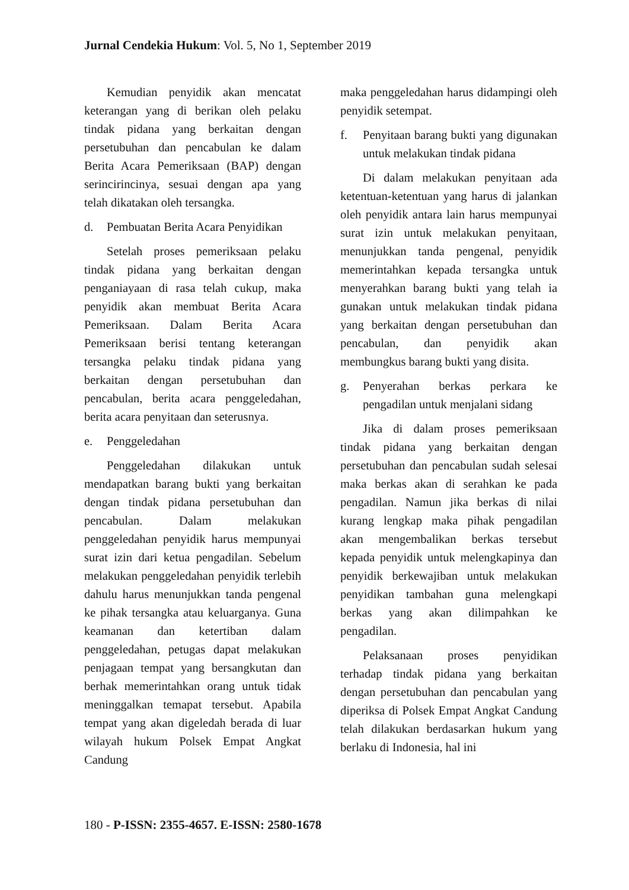Jurnal Cendekia Hukum: Vol. 5, No 1, September 2019
Kemudian penyidik akan mencatat keterangan yang di berikan oleh pelaku tindak pidana yang berkaitan dengan persetubuhan dan pencabulan ke dalam Berita Acara Pemeriksaan (BAP) dengan serincirincinya, sesuai dengan apa yang telah dikatakan oleh tersangka.
d. Pembuatan Berita Acara Penyidikan
Setelah proses pemeriksaan pelaku tindak pidana yang berkaitan dengan penganiayaan di rasa telah cukup, maka penyidik akan membuat Berita Acara Pemeriksaan. Dalam Berita Acara Pemeriksaan berisi tentang keterangan tersangka pelaku tindak pidana yang berkaitan dengan persetubuhan dan pencabulan, berita acara penggeledahan, berita acara penyitaan dan seterusnya.
e. Penggeledahan
Penggeledahan dilakukan untuk mendapatkan barang bukti yang berkaitan dengan tindak pidana persetubuhan dan pencabulan. Dalam melakukan penggeledahan penyidik harus mempunyai surat izin dari ketua pengadilan. Sebelum melakukan penggeledahan penyidik terlebih dahulu harus menunjukkan tanda pengenal ke pihak tersangka atau keluarganya. Guna keamanan dan ketertiban dalam penggeledahan, petugas dapat melakukan penjagaan tempat yang bersangkutan dan berhak memerintahkan orang untuk tidak meninggalkan temapat tersebut. Apabila tempat yang akan digeledah berada di luar wilayah hukum Polsek Empat Angkat Candung
maka penggeledahan harus didampingi oleh penyidik setempat.
f. Penyitaan barang bukti yang digunakan untuk melakukan tindak pidana
Di dalam melakukan penyitaan ada ketentuan-ketentuan yang harus di jalankan oleh penyidik antara lain harus mempunyai surat izin untuk melakukan penyitaan, menunjukkan tanda pengenal, penyidik memerintahkan kepada tersangka untuk menyerahkan barang bukti yang telah ia gunakan untuk melakukan tindak pidana yang berkaitan dengan persetubuhan dan pencabulan, dan penyidik akan membungkus barang bukti yang disita.
g. Penyerahan berkas perkara ke pengadilan untuk menjalani sidang
Jika di dalam proses pemeriksaan tindak pidana yang berkaitan dengan persetubuhan dan pencabulan sudah selesai maka berkas akan di serahkan ke pada pengadilan. Namun jika berkas di nilai kurang lengkap maka pihak pengadilan akan mengembalikan berkas tersebut kepada penyidik untuk melengkapinya dan penyidik berkewajiban untuk melakukan penyidikan tambahan guna melengkapi berkas yang akan dilimpahkan ke pengadilan.
Pelaksanaan proses penyidikan terhadap tindak pidana yang berkaitan dengan persetubuhan dan pencabulan yang diperiksa di Polsek Empat Angkat Candung telah dilakukan berdasarkan hukum yang berlaku di Indonesia, hal ini
180 - P-ISSN: 2355-4657. E-ISSN: 2580-1678